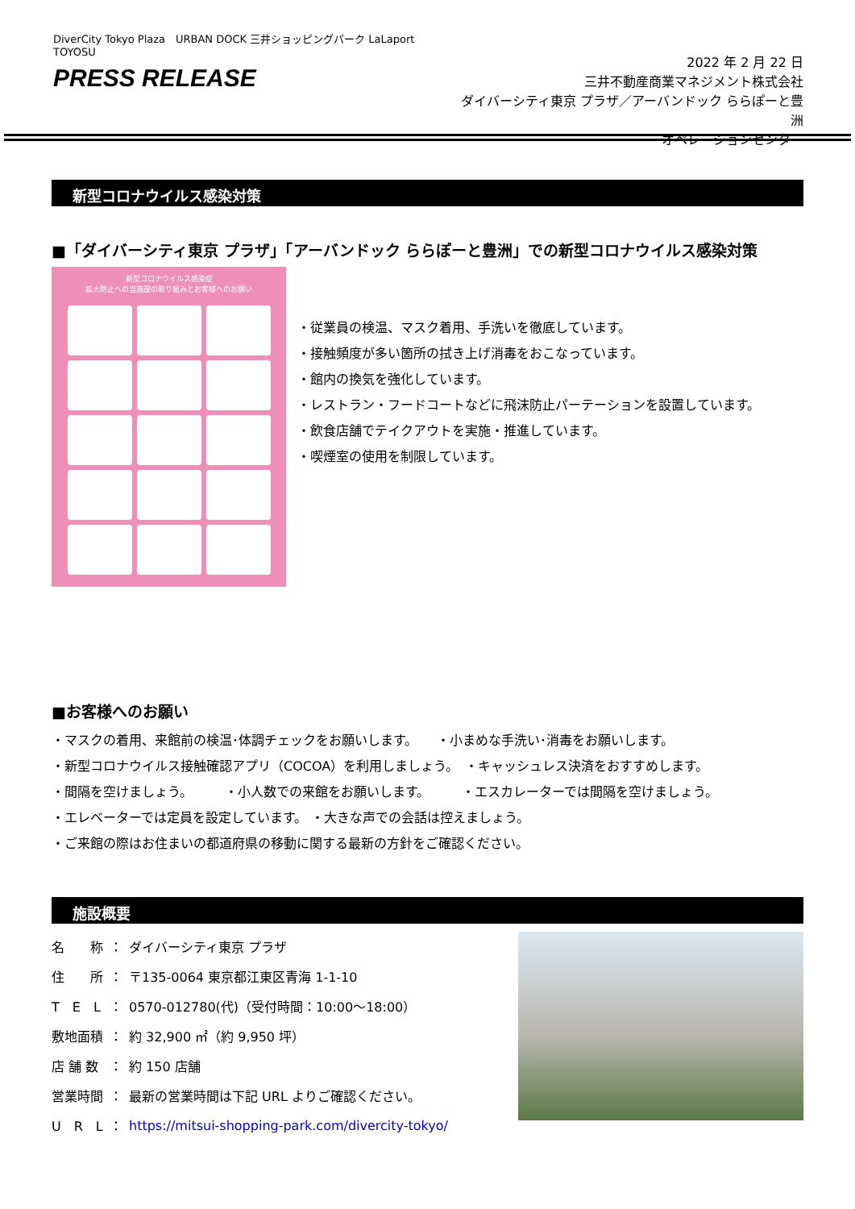DiverCity Tokyo Plaza　URBAN DOCK 三井ショッピングパーク LaLaport TOYOSU
PRESS RELEASE
2022 年 2 月 22 日
三井不動産商業マネジメント株式会社
ダイバーシティ東京 プラザ／アーバンドック ららぽーと豊洲
オペレーションセンター
新型コロナウイルス感染対策
■「ダイバーシティ東京 プラザ」「アーバンドック ららぽーと豊洲」での新型コロナウイルス感染対策
新型コロナウイルス感染症
拡大防止への当施設の取り組みとお客様へのお願い
・従業員の検温、マスク着用、手洗いを徹底しています。
・接触頻度が多い箇所の拭き上げ消毒をおこなっています。
・館内の換気を強化しています。
・レストラン・フードコートなどに飛沫防止パーテーションを設置しています。
・飲食店舗でテイクアウトを実施・推進しています。
・喫煙室の使用を制限しています。
■お客様へのお願い
・マスクの着用、来館前の検温･体調チェックをお願いします。　　・小まめな手洗い･消毒をお願いします。
・新型コロナウイルス接触確認アプリ（COCOA）を利用しましょう。　・キャッシュレス決済をおすすめします。
・間隔を空けましょう。　　　・小人数での来館をお願いします。　　　・エスカレーターでは間隔を空けましょう。
・エレベーターでは定員を設定しています。 ・大きな声での会話は控えましょう。
・ご来館の際はお住まいの都道府県の移動に関する最新の方針をご確認ください。
施設概要
| 名 称 | ： | ダイバーシティ東京 プラザ |
| 住 所 | ： | 〒135-0064 東京都江東区青海 1-1-10 |
| T E L | ： | 0570-012780(代)（受付時間：10:00～18:00） |
| 敷地面積 | ： | 約 32,900 ㎡（約 9,950 坪） |
| 店 舗 数 | ： | 約 150 店舗 |
| 営業時間 | ： | 最新の営業時間は下記 URL よりご確認ください。 |
| U R L | ： | https://mitsui-shopping-park.com/divercity-tokyo/ |